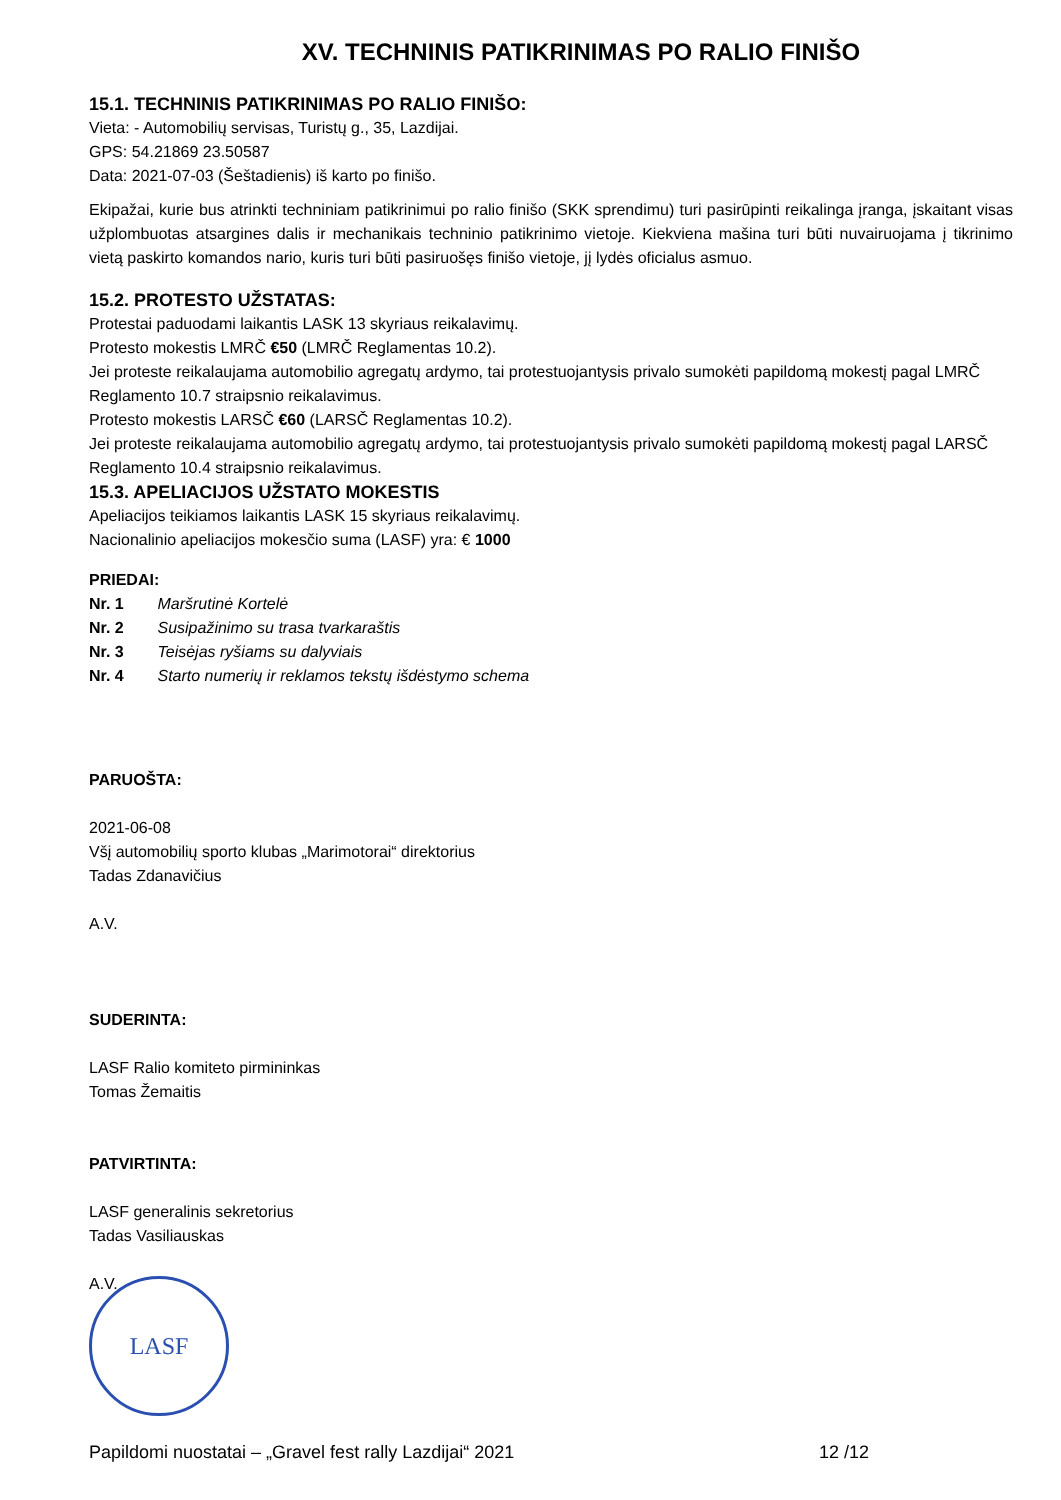XV. TECHNINIS PATIKRINIMAS PO RALIO FINIŠO
15.1. TECHNINIS PATIKRINIMAS PO RALIO FINIŠO:
Vieta: - Automobilių servisas, Turistų g., 35, Lazdijai.
GPS: 54.21869 23.50587
Data: 2021-07-03 (Šeštadienis) iš karto po finišo.
Ekipažai, kurie bus atrinkti techniniam patikrinimui po ralio finišo (SKK sprendimu) turi pasirūpinti reikalinga įranga, įskaitant visas užplombuotas atsargines dalis ir mechanikais techninio patikrinimo vietoje. Kiekviena mašina turi būti nuvairuojama į tikrinimo vietą paskirto komandos nario, kuris turi būti pasiruošęs finišo vietoje, jį lydės oficialus asmuo.
15.2. PROTESTO UŽSTATAS:
Protestai paduodami laikantis LASK 13 skyriaus reikalavimų.
Protesto mokestis LMRČ €50 (LMRČ Reglamentas 10.2).
Jei proteste reikalaujama automobilio agregatų ardymo, tai protestuojantysis privalo sumokėti papildomą mokestį pagal LMRČ Reglamento 10.7 straipsnio reikalavimus.
Protesto mokestis LARSČ €60 (LARSČ Reglamentas 10.2).
Jei proteste reikalaujama automobilio agregatų ardymo, tai protestuojantysis privalo sumokėti papildomą mokestį pagal LARSČ Reglamento 10.4 straipsnio reikalavimus.
15.3. APELIACIJOS UŽSTATO MOKESTIS
Apeliacijos teikiamos laikantis LASK 15 skyriaus reikalavimų.
Nacionalinio apeliacijos mokesčio suma (LASF) yra: € 1000
PRIEDAI:
Nr. 1 Maršrutinė Kortelė
Nr. 2 Susipažinimo su trasa tvarkaraštis
Nr. 3 Teisėjas ryšiams su dalyviais
Nr. 4 Starto numerių ir reklamos tekstų išdėstymo schema
PARUOŠTA:
2021-06-08
Všį automobilių sporto klubas „Marimotorai“ direktorius
Tadas Zdanavičius
A.V.
SUDERINTA:
LASF Ralio komiteto pirmininkas
Tomas Žemaitis
PATVIRTINTA:
LASF generalinis sekretorius
Tadas Vasiliauskas
A.V.
LASF
Papildomi nuostatai – „Gravel fest rally Lazdijai“ 2021 12 /12